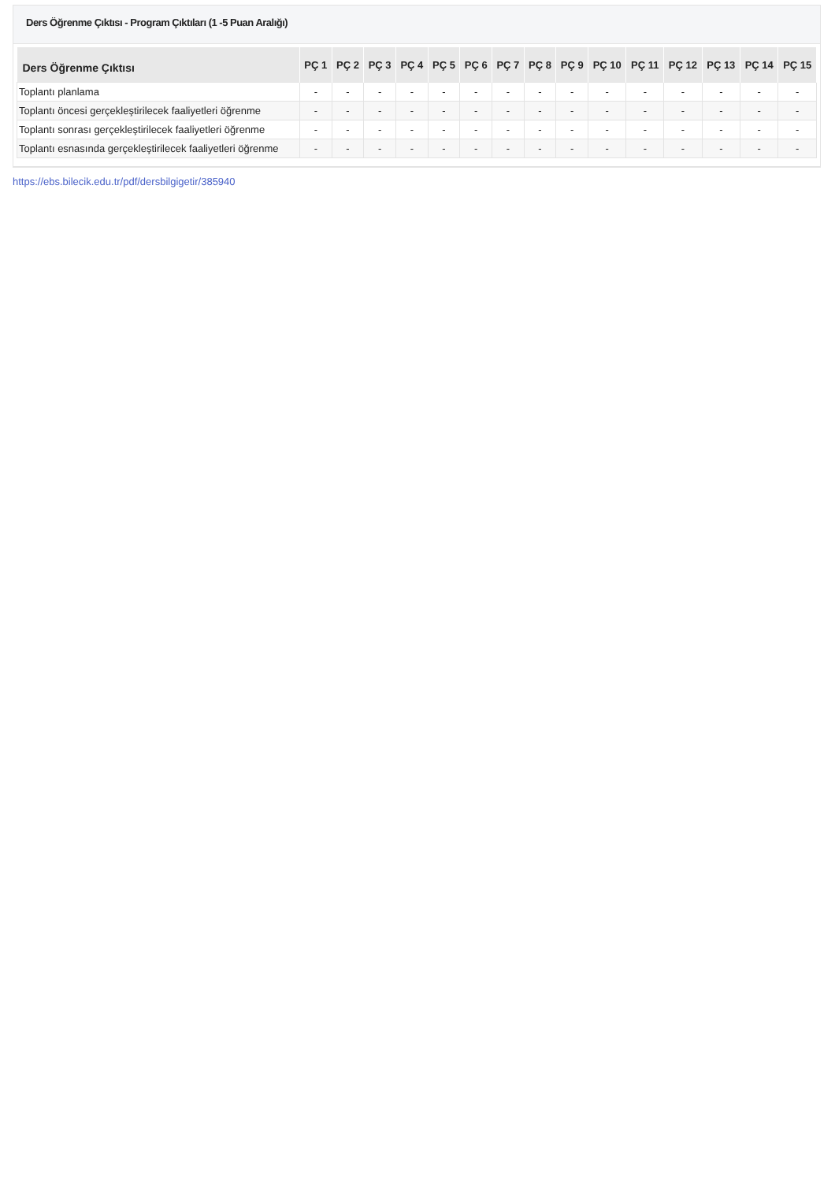Ders Öğrenme Çıktısı - Program Çıktıları (1 -5 Puan Aralığı)
| Ders Öğrenme Çıktısı | PÇ 1 | PÇ 2 | PÇ 3 | PÇ 4 | PÇ 5 | PÇ 6 | PÇ 7 | PÇ 8 | PÇ 9 | PÇ 10 | PÇ 11 | PÇ 12 | PÇ 13 | PÇ 14 | PÇ 15 |
| --- | --- | --- | --- | --- | --- | --- | --- | --- | --- | --- | --- | --- | --- | --- | --- |
| Toplantı planlama | - | - | - | - | - | - | - | - | - | - | - | - | - | - | - |
| Toplantı öncesi gerçekleştirilecek faaliyetleri öğrenme | - | - | - | - | - | - | - | - | - | - | - | - | - | - | - |
| Toplantı sonrası gerçekleştirilecek faaliyetleri öğrenme | - | - | - | - | - | - | - | - | - | - | - | - | - | - | - |
| Toplantı esnasında gerçekleştirilecek faaliyetleri öğrenme | - | - | - | - | - | - | - | - | - | - | - | - | - | - | - |
https://ebs.bilecik.edu.tr/pdf/dersbilgigetir/385940